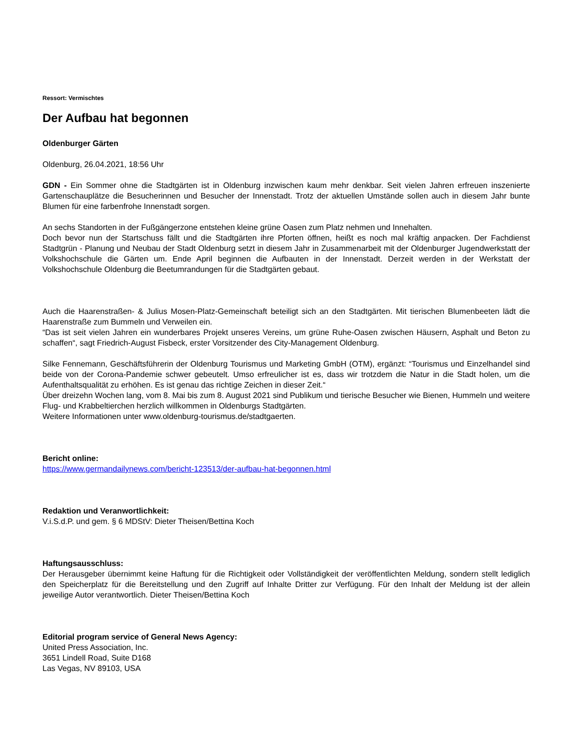Ressort: Vermischtes
Der Aufbau hat begonnen
Oldenburger Gärten
Oldenburg, 26.04.2021, 18:56 Uhr
GDN - Ein Sommer ohne die Stadtgärten ist in Oldenburg inzwischen kaum mehr denkbar. Seit vielen Jahren erfreuen inszenierte Gartenschauplätze die Besucherinnen und Besucher der Innenstadt. Trotz der aktuellen Umstände sollen auch in diesem Jahr bunte Blumen für eine farbenfrohe Innenstadt sorgen.
An sechs Standorten in der Fußgängerzone entstehen kleine grüne Oasen zum Platz nehmen und Innehalten.
Doch bevor nun der Startschuss fällt und die Stadtgärten ihre Pforten öffnen, heißt es noch mal kräftig anpacken. Der Fachdienst Stadtgrün - Planung und Neubau der Stadt Oldenburg setzt in diesem Jahr in Zusammenarbeit mit der Oldenburger Jugendwerkstatt der Volkshochschule die Gärten um. Ende April beginnen die Aufbauten in der Innenstadt. Derzeit werden in der Werkstatt der Volkshochschule Oldenburg die Beetumrandungen für die Stadtgärten gebaut.
Auch die Haarenstraßen- & Julius Mosen-Platz-Gemeinschaft beteiligt sich an den Stadtgärten. Mit tierischen Blumenbeeten lädt die Haarenstraße zum Bummeln und Verweilen ein.
“Das ist seit vielen Jahren ein wunderbares Projekt unseres Vereins, um grüne Ruhe-Oasen zwischen Häusern, Asphalt und Beton zu schaffen“, sagt Friedrich-August Fisbeck, erster Vorsitzender des City-Management Oldenburg.
Silke Fennemann, Geschäftsführerin der Oldenburg Tourismus und Marketing GmbH (OTM), ergänzt: “Tourismus und Einzelhandel sind beide von der Corona-Pandemie schwer gebeutelt. Umso erfreulicher ist es, dass wir trotzdem die Natur in die Stadt holen, um die Aufenthaltsqualität zu erhöhen. Es ist genau das richtige Zeichen in dieser Zeit.“
Über dreizehn Wochen lang, vom 8. Mai bis zum 8. August 2021 sind Publikum und tierische Besucher wie Bienen, Hummeln und weitere Flug- und Krabbeltierchen herzlich willkommen in Oldenburgs Stadtgärten.
Weitere Informationen unter www.oldenburg-tourismus.de/stadtgaerten.
Bericht online:
https://www.germandailynews.com/bericht-123513/der-aufbau-hat-begonnen.html
Redaktion und Veranwortlichkeit:
V.i.S.d.P. und gem. § 6 MDStV: Dieter Theisen/Bettina Koch
Haftungsausschluss:
Der Herausgeber übernimmt keine Haftung für die Richtigkeit oder Vollständigkeit der veröffentlichten Meldung, sondern stellt lediglich den Speicherplatz für die Bereitstellung und den Zugriff auf Inhalte Dritter zur Verfügung. Für den Inhalt der Meldung ist der allein jeweilige Autor verantwortlich. Dieter Theisen/Bettina Koch
Editorial program service of General News Agency:
United Press Association, Inc.
3651 Lindell Road, Suite D168
Las Vegas, NV 89103, USA